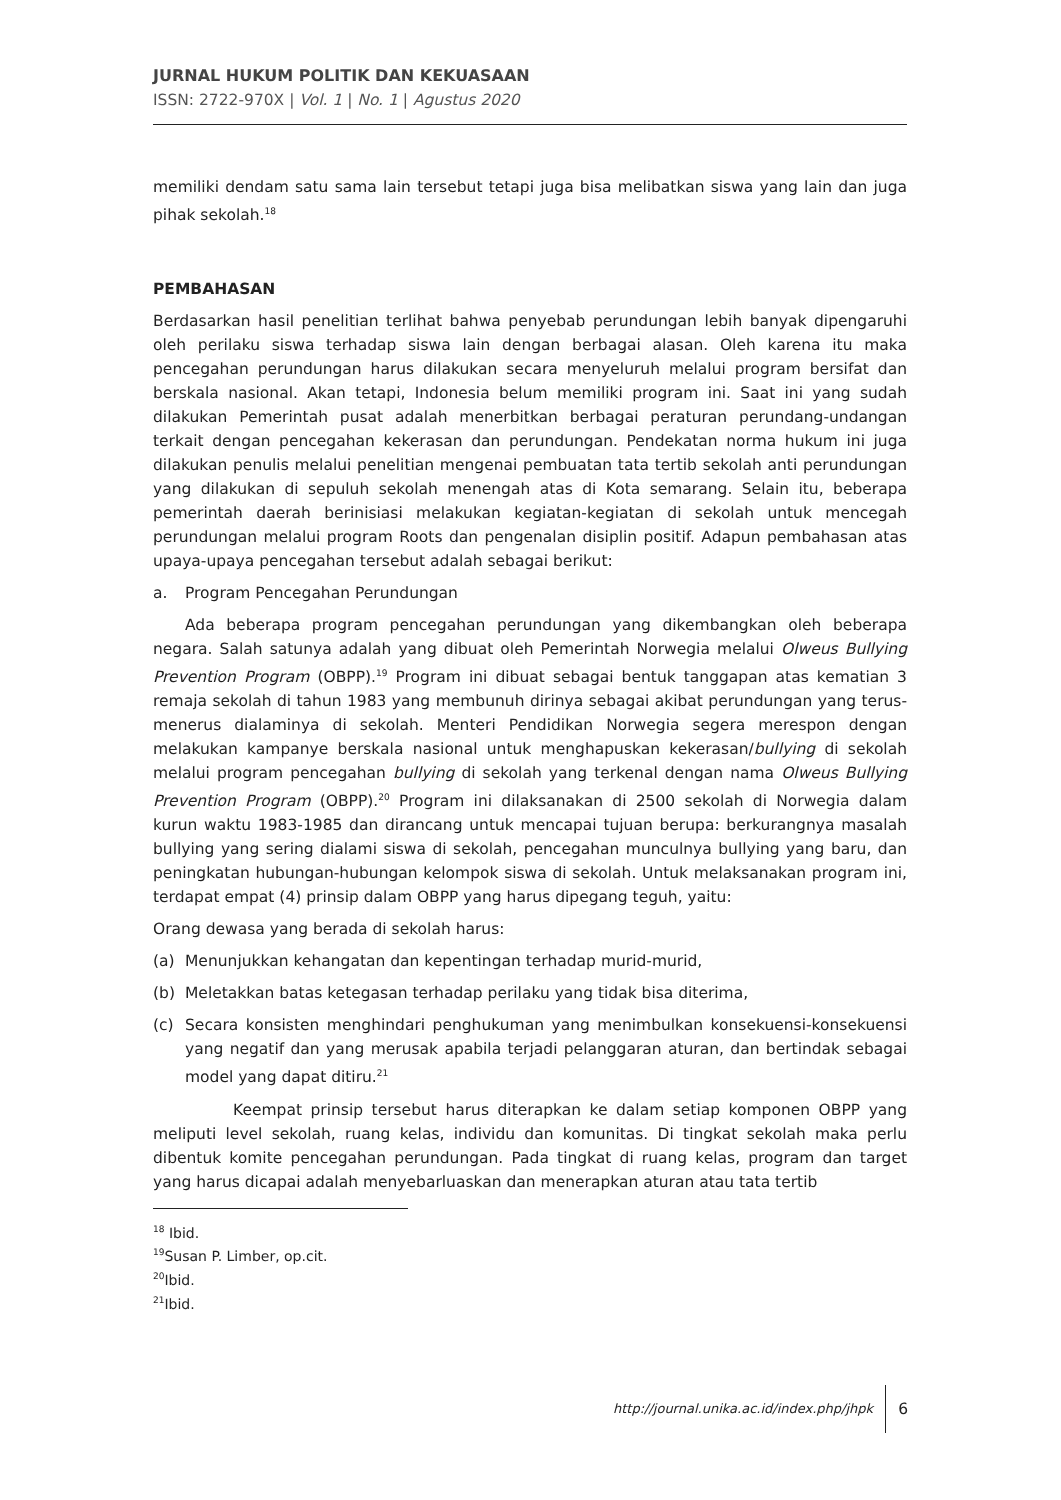JURNAL HUKUM POLITIK DAN KEKUASAAN
ISSN: 2722-970X | Vol. 1 | No. 1 | Agustus 2020
memiliki dendam satu sama lain tersebut tetapi juga bisa melibatkan siswa yang lain dan juga pihak sekolah.<sup>18</sup>
PEMBAHASAN
Berdasarkan hasil penelitian terlihat bahwa penyebab perundungan lebih banyak dipengaruhi oleh perilaku siswa terhadap siswa lain dengan berbagai alasan. Oleh karena itu maka pencegahan perundungan harus dilakukan secara menyeluruh melalui program bersifat dan berskala nasional. Akan tetapi, Indonesia belum memiliki program ini. Saat ini yang sudah dilakukan Pemerintah pusat adalah menerbitkan berbagai peraturan perundang-undangan terkait dengan pencegahan kekerasan dan perundungan. Pendekatan norma hukum ini juga dilakukan penulis melalui penelitian mengenai pembuatan tata tertib sekolah anti perundungan yang dilakukan di sepuluh sekolah menengah atas di Kota semarang. Selain itu, beberapa pemerintah daerah berinisiasi melakukan kegiatan-kegiatan di sekolah untuk mencegah perundungan melalui program Roots dan pengenalan disiplin positif. Adapun pembahasan atas upaya-upaya pencegahan tersebut adalah sebagai berikut:
a. Program Pencegahan Perundungan
Ada beberapa program pencegahan perundungan yang dikembangkan oleh beberapa negara. Salah satunya adalah yang dibuat oleh Pemerintah Norwegia melalui Olweus Bullying Prevention Program (OBPP).<sup>19</sup> Program ini dibuat sebagai bentuk tanggapan atas kematian 3 remaja sekolah di tahun 1983 yang membunuh dirinya sebagai akibat perundungan yang terus-menerus dialaminya di sekolah. Menteri Pendidikan Norwegia segera merespon dengan melakukan kampanye berskala nasional untuk menghapuskan kekerasan/bullying di sekolah melalui program pencegahan bullying di sekolah yang terkenal dengan nama Olweus Bullying Prevention Program (OBPP).<sup>20</sup> Program ini dilaksanakan di 2500 sekolah di Norwegia dalam kurun waktu 1983-1985 dan dirancang untuk mencapai tujuan berupa: berkurangnya masalah bullying yang sering dialami siswa di sekolah, pencegahan munculnya bullying yang baru, dan peningkatan hubungan-hubungan kelompok siswa di sekolah. Untuk melaksanakan program ini, terdapat empat (4) prinsip dalam OBPP yang harus dipegang teguh, yaitu:
Orang dewasa yang berada di sekolah harus:
(a) Menunjukkan kehangatan dan kepentingan terhadap murid-murid,
(b) Meletakkan batas ketegasan terhadap perilaku yang tidak bisa diterima,
(c) Secara konsisten menghindari penghukuman yang menimbulkan konsekuensi-konsekuensi yang negatif dan yang merusak apabila terjadi pelanggaran aturan, dan bertindak sebagai model yang dapat ditiru.<sup>21</sup>
Keempat prinsip tersebut harus diterapkan ke dalam setiap komponen OBPP yang meliputi level sekolah, ruang kelas, individu dan komunitas. Di tingkat sekolah maka perlu dibentuk komite pencegahan perundungan. Pada tingkat di ruang kelas, program dan target yang harus dicapai adalah menyebarluaskan dan menerapkan aturan atau tata tertib
<sup>18</sup> Ibid.
<sup>19</sup> Susan P. Limber, op.cit.
<sup>20</sup> Ibid.
<sup>21</sup> Ibid.
http://journal.unika.ac.id/index.php/jhpk 6